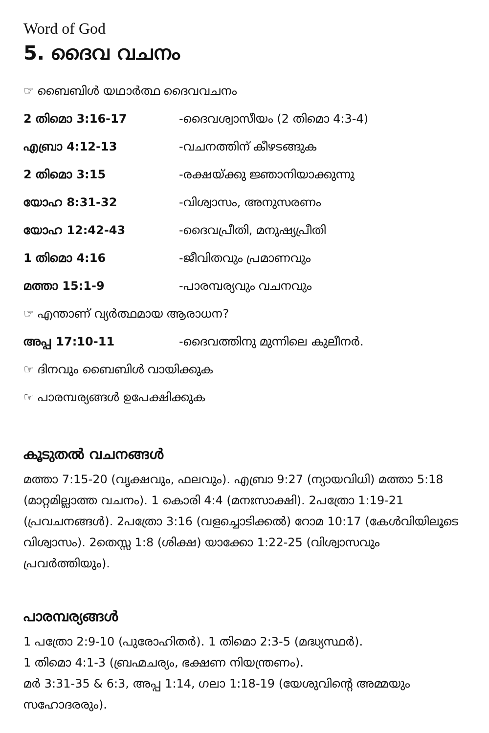Word of God
5. ദൈവ വചനം
☞ ബൈബിൾ യഥാർത്ഥ ദൈവവചനം
2 തിമൊ 3:16-17 -ദൈവശ്വാസീയം (2 തിമൊ 4:3-4)
എബ്രാ 4:12-13 -വചനത്തിന് കീഴടങ്ങുക
2 തിമൊ 3:15 -രക്ഷയ്ക്കു ജ്ഞാനിയാക്കുന്നു
യോഹ 8:31-32 -വിശ്വാസം, അനുസരണം
യോഹ 12:42-43 -ദൈവപ്രീതി, മനുഷ്യപ്രീതി
1 തിമൊ 4:16 -ജീവിതവും പ്രമാണവും
മത്താ 15:1-9 -പാരമ്പര്യവും വചനവും
☞ എന്താണ് വ്യർത്ഥമായ ആരാധന?
അപ്പ 17:10-11 -ദൈവത്തിനു മുന്നിലെ കുലീനർ.
☞ ദിനവും ബൈബിൾ വായിക്കുക
☞ പാരമ്പര്യങ്ങൾ ഉപേക്ഷിക്കുക
കൂടുതൽ വചനങ്ങൾ
മത്താ 7:15-20 (വൃക്ഷവും, ഫലവും). എബ്രാ 9:27 (ന്യായവിധി) മത്താ 5:18 (മാറ്റമില്ലാത്ത വചനം). 1 കൊരി 4:4 (മനഃസാക്ഷി). 2പത്രോ 1:19-21 (പ്രവചനങ്ങൾ). 2പത്രോ 3:16 (വളച്ചൊടിക്കൽ) റോമ 10:17 (കേൾവിയിലൂടെ വിശ്വാസം). 2തെസ്സ 1:8 (ശിക്ഷ) യാക്കോ 1:22-25 (വിശ്വാസവും പ്രവർത്തിയും).
പാരമ്പര്യങ്ങൾ
1 പത്രോ 2:9-10 (പുരോഹിതർ). 1 തിമൊ 2:3-5 (മദ്ധ്യസ്ഥർ).
1 തിമൊ 4:1-3 (ബ്രഹ്മചര്യം, ഭക്ഷണ നിയന്ത്രണം).
മർ 3:31-35 & 6:3, അപ്പ 1:14, ഗലാ 1:18-19 (യേശുവിന്റെ അമ്മയും സഹോദരരും).